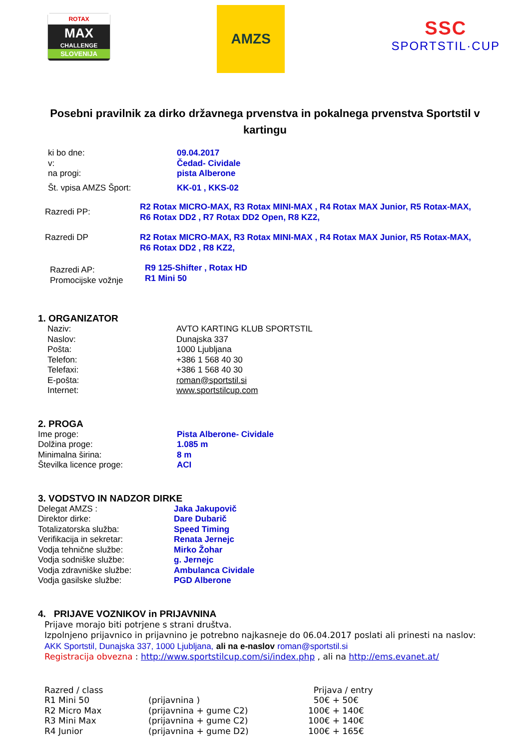ROTAX
MAX
CHALLENGE
SLOVENIJA
AMZS
SSC
SPORTSTIL·CUP
Posebni pravilnik za dirko državnega prvenstva in pokalnega prvenstva Sportstil v kartingu
| ki bo dne: | 09.04.2017 |
| v: | Čedad- Cividale |
| na progi: | pista Alberone |
| Št. vpisa AMZS Šport: | KK-01 , KKS-02 |
| Razredi PP: | R2 Rotax MICRO-MAX, R3 Rotax MINI-MAX , R4 Rotax MAX Junior, R5 Rotax-MAX, R6 Rotax DD2 , R7 Rotax DD2 Open, R8 KZ2, |
| Razredi DP | R2 Rotax MICRO-MAX, R3 Rotax MINI-MAX , R4 Rotax MAX Junior, R5 Rotax-MAX, R6 Rotax DD2 , R8 KZ2, |
| Razredi AP: Promocijske vožnje | R9 125-Shifter , Rotax HD R1 Mini 50 |
1. ORGANIZATOR
| Naziv: | AVTO KARTING KLUB SPORTSTIL |
| Naslov: | Dunajska 337 |
| Pošta: | 1000 Ljubljana |
| Telefon: | +386 1 568 40 30 |
| Telefaxi: | +386 1 568 40 30 |
| E-pošta: | roman@sportstil.si |
| Internet: | www.sportstilcup.com |
2. PROGA
| Ime proge: | Pista Alberone- Cividale |
| Dolžina proge: | 1.085 m |
| Minimalna širina: | 8 m |
| Številka licence proge: | ACI |
3. VODSTVO IN NADZOR DIRKE
| Delegat AMZS : | Jaka Jakupovič |
| Direktor dirke: | Dare Dubarič |
| Totalizatorska služba: | Speed Timing |
| Verifikacija in sekretar: | Renata Jernejc |
| Vodja tehnične službe: | Mirko Žohar |
| Vodja sodniške službe: | g. Jernejc |
| Vodja zdravniške službe: | Ambulanca Cividale |
| Vodja gasilske službe: | PGD Alberone |
4. PRIJAVE VOZNIKOV in PRIJAVNINA
Prijave morajo biti potrjene s strani društva.
Izpolnjeno prijavnico in prijavnino je potrebno najkasneje do 06.04.2017 poslati ali prinesti na naslov:
AKK Sportstil, Dunajska 337, 1000 Ljubljana, ali na e-naslov roman@sportstil.si
Registracija obvezna : http://www.sportstilcup.com/si/index.php , ali na http://ems.evanet.at/
| Razred / class | | Prijava / entry |
| R1 Mini 50 | (prijavnina ) | 50€ + 50€ |
| R2 Micro Max | (prijavnina + gume C2) | 100€ + 140€ |
| R3 Mini Max | (prijavnina + gume C2) | 100€ + 140€ |
| R4 Junior | (prijavnina + gume D2) | 100€ + 165€ |